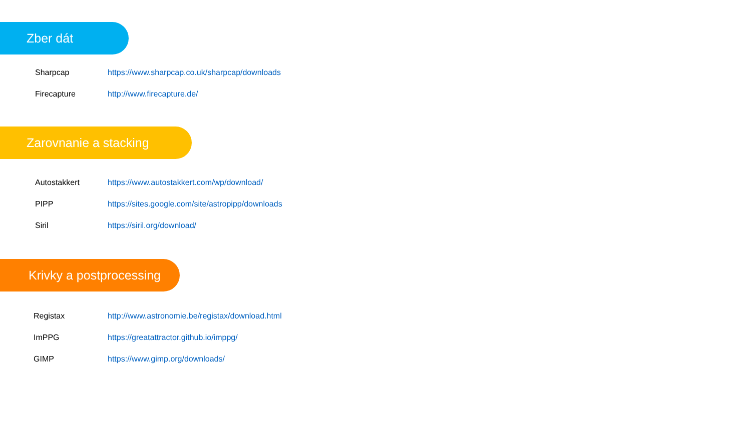Zber dát
| Sharpcap | https://www.sharpcap.co.uk/sharpcap/downloads |
| Firecapture | http://www.firecapture.de/ |
Zarovnanie a stacking
| Autostakkert | https://www.autostakkert.com/wp/download/ |
| PIPP | https://sites.google.com/site/astropipp/downloads |
| Siril | https://siril.org/download/ |
Krivky a postprocessing
| Registax | http://www.astronomie.be/registax/download.html |
| ImPPG | https://greatattractor.github.io/imppg/ |
| GIMP | https://www.gimp.org/downloads/ |